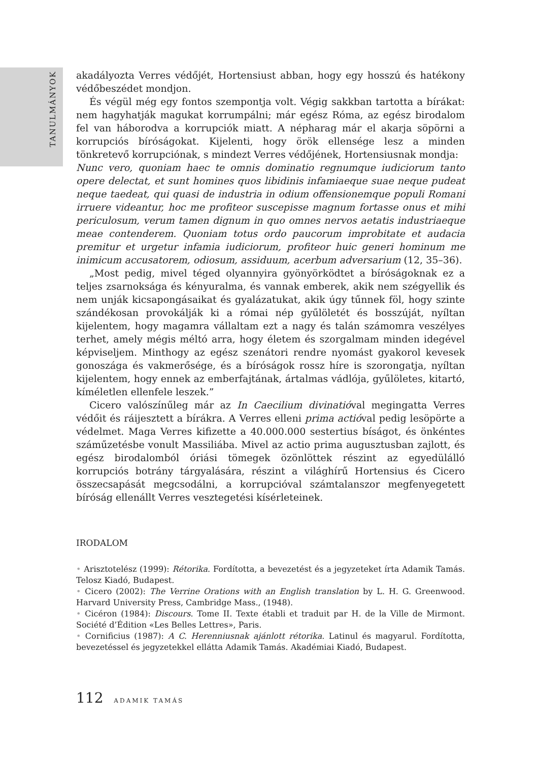TANULMÁNYOK
akadályozta Verres védőjét, Hortensiust abban, hogy egy hosszú és hatékony védőbeszédet mondjon.
És végül még egy fontos szempontja volt. Végig sakkban tartotta a bírákat: nem hagyhatják magukat korrumpálni; már egész Róma, az egész birodalom fel van háborodva a korrupciók miatt. A népharag már el akarja söpörni a korrupciós bíróságokat. Kijelenti, hogy örök ellensége lesz a minden tönkretevő korrupciónak, s mindezt Verres védőjének, Hortensiusnak mondja:
Nunc vero, quoniam haec te omnis dominatio regnumque iudiciorum tanto opere delectat, et sunt homines quos libidinis infamiaeque suae neque pudeat neque taedeat, qui quasi de industria in odium offensionemque populi Romani irruere videantur, hoc me profiteor suscepisse magnum fortasse onus et mihi periculosum, verum tamen dignum in quo omnes nervos aetatis industriaeque meae contenderem. Quoniam totus ordo paucorum improbitate et audacia premitur et urgetur infamia iudiciorum, profiteor huic generi hominum me inimicum accusatorem, odiosum, assiduum, acerbum adversarium (12, 35–36).
„Most pedig, mivel téged olyannyira gyönyörködtet a bíróságoknak ez a teljes zsarnoksága és kényuralma, és vannak emberek, akik nem szégyellik és nem unják kicsapongásaikat és gyalázatukat, akik úgy tűnnek föl, hogy szinte szándékosan provokálják ki a római nép gyűlöletét és bosszúját, nyíltan kijelentem, hogy magamra vállaltam ezt a nagy és talán számomra veszélyes terhet, amely mégis méltó arra, hogy életem és szorgalmam minden idegével képviseljem. Minthogy az egész szenátori rendre nyomást gyakorol kevesek gonoszága és vakmerősége, és a bíróságok rossz híre is szorongatja, nyíltan kijelentem, hogy ennek az emberfajtának, ártalmas vádlója, gyűlöletes, kitartó, kíméletlen ellenfele leszek.”
Cicero valószínűleg már az In Caecilium divinatióval megingatta Verres védőit és ráijesztett a bírákra. A Verres elleni prima actióval pedig lesöpörte a védelmet. Maga Verres kifizette a 40.000.000 sestertius bíságot, és önkéntes száműzetésbe vonult Massiliába. Mivel az actio prima augusztusban zajlott, és egész birodalomból óriási tömegek özönlöttek részint az egyedülálló korrupciós botrány tárgyalására, részint a világhírű Hortensius és Cicero összecsapását megcsodálni, a korrupcióval számtalanszor megfenyegetett bíróság ellenállt Verres vesztegetési kísérleteinek.
IRODALOM
• Arisztotelész (1999): Rétorika. Fordította, a bevezetést és a jegyzeteket írta Adamik Tamás. Telosz Kiadó, Budapest.
• Cicero (2002): The Verrine Orations with an English translation by L. H. G. Greenwood. Harvard University Press, Cambridge Mass., (1948).
• Cicéron (1984): Discours. Tome II. Texte établi et traduit par H. de la Ville de Mirmont. Société d’Édition «Les Belles Lettres», Paris.
• Cornificius (1987): A C. Herenniusnak ajánlott rétorika. Latinul és magyarul. Fordította, bevezetéssel és jegyzetekkel ellátta Adamik Tamás. Akadémiai Kiadó, Budapest.
112 ADAMIK TAMÁS